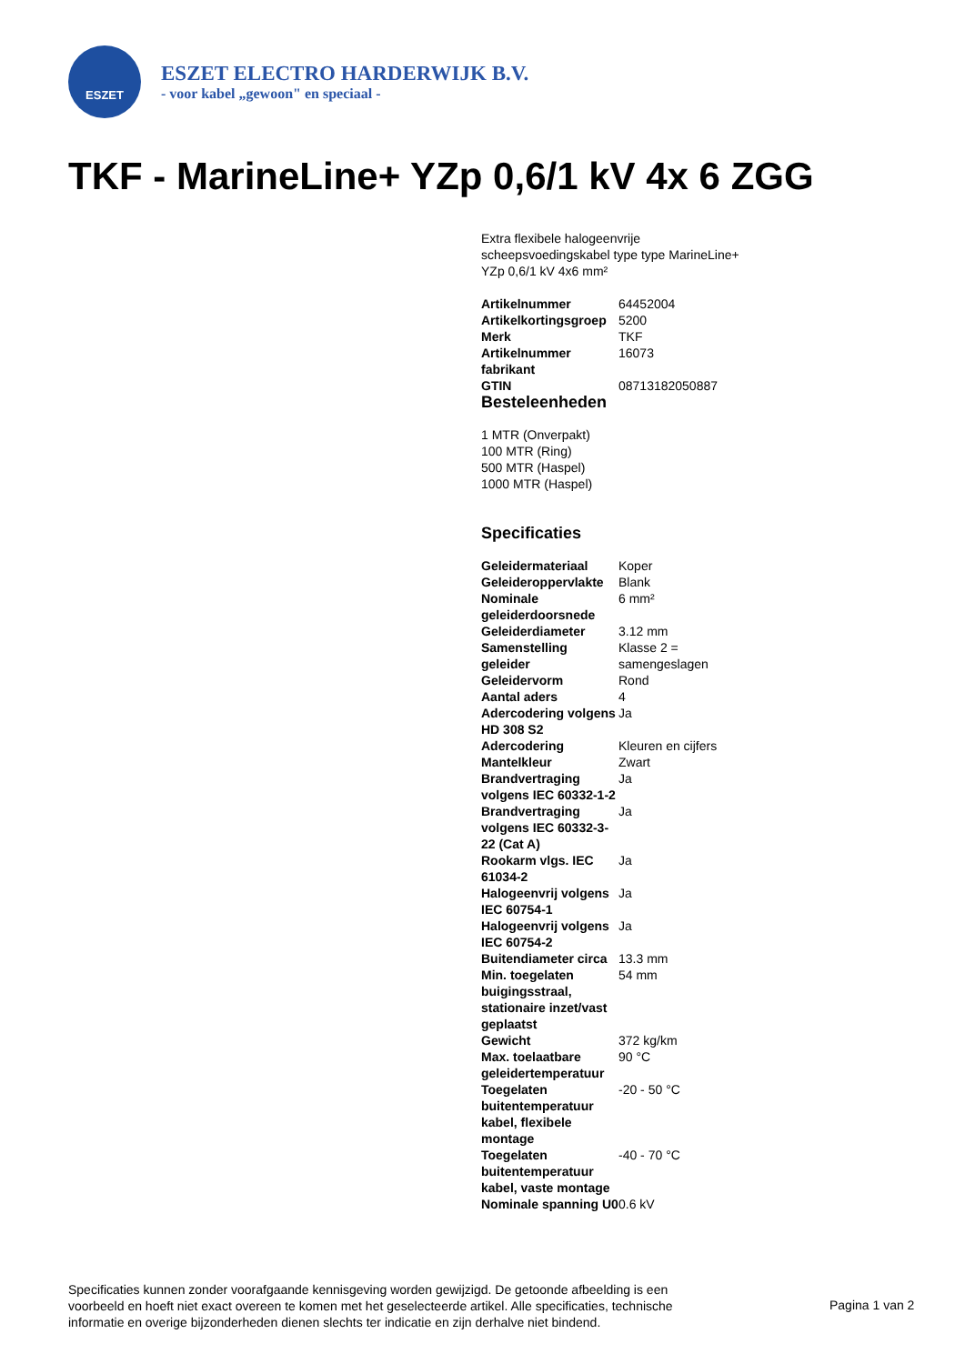ESZET
ESZET ELECTRO HARDERWIJK B.V.
- voor kabel „gewoon" en speciaal -
TKF - MarineLine+ YZp 0,6/1 kV 4x 6 ZGG
Extra flexibele halogeenvrije scheepsvoedingskabel type type MarineLine+ YZp 0,6/1 kV 4x6 mm²
| Artikelnummer | 64452004 |
| Artikelkortingsgroep | 5200 |
| Merk | TKF |
| Artikelnummer fabrikant | 16073 |
| GTIN | 08713182050887 |
Besteleenheden
1 MTR (Onverpakt)
100 MTR (Ring)
500 MTR (Haspel)
1000 MTR (Haspel)
Specificaties
| Geleidermateriaal | Koper |
| Geleideroppervlakte | Blank |
| Nominale geleiderdoorsnede | 6 mm² |
| Geleiderdiameter | 3.12 mm |
| Samenstelling geleider | Klasse 2 = samengeslagen |
| Geleidervorm | Rond |
| Aantal aders | 4 |
| Adercodering volgens HD 308 S2 | Ja |
| Adercodering | Kleuren en cijfers |
| Mantelkleur | Zwart |
| Brandvertraging volgens IEC 60332-1-2 | Ja |
| Brandvertraging volgens IEC 60332-3-22 (Cat A) | Ja |
| Rookarm vlgs. IEC 61034-2 | Ja |
| Halogeenvrij volgens IEC 60754-1 | Ja |
| Halogeenvrij volgens IEC 60754-2 | Ja |
| Buitendiameter circa | 13.3 mm |
| Min. toegelaten buigingsstraal, stationaire inzet/vast geplaatst | 54 mm |
| Gewicht | 372 kg/km |
| Max. toelaatbare geleidertemperatuur | 90 °C |
| Toegelaten buitentemperatuur kabel, flexibele montage | -20 - 50 °C |
| Toegelaten buitentemperatuur kabel, vaste montage | -40 - 70 °C |
| Nominale spanning U0 | 0.6 kV |
Specificaties kunnen zonder voorafgaande kennisgeving worden gewijzigd. De getoonde afbeelding is een voorbeeld en hoeft niet exact overeen te komen met het geselecteerde artikel. Alle specificaties, technische informatie en overige bijzonderheden dienen slechts ter indicatie en zijn derhalve niet bindend.
Pagina 1 van 2